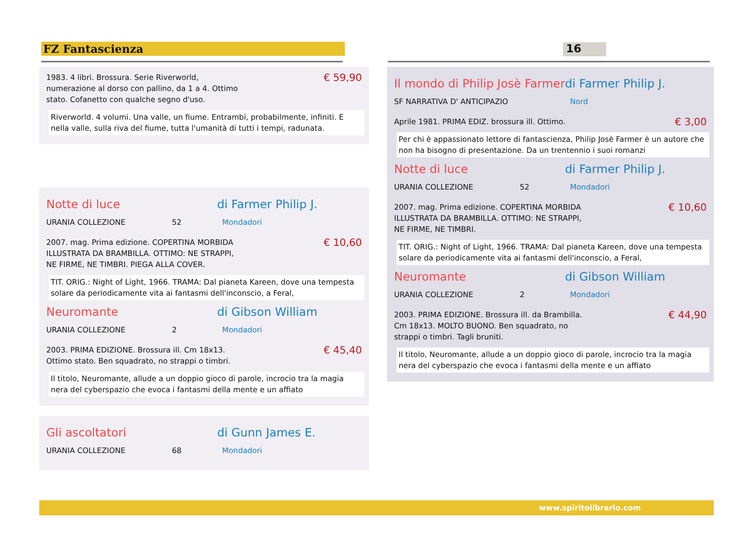FZ Fantascienza 16
1983. 4 libri. Brossura. Serie Riverworld,
numerazione al dorso con pallino, da 1 a 4. Ottimo
stato. Cofanetto con qualche segno d'uso. € 59,90
Riverworld. 4 volumi. Una valle, un fiume. Entrambi, probabilmente, infiniti. E nella valle, sulla riva del fiume, tutta l'umanità di tutti i tempi, radunata.
Notte di luce di Farmer Philip J.
URANIA COLLEZIONE 52 Mondadori
2007. mag. Prima edizione. COPERTINA MORBIDA
ILLUSTRATA DA BRAMBILLA. OTTIMO: NE STRAPPI,
NE FIRME, NE TIMBRI. PIEGA ALLA COVER. € 10,60
TIT. ORIG.: Night of Light, 1966. TRAMA: Dal pianeta Kareen, dove una tempesta solare da periodicamente vita ai fantasmi dell'inconscio, a Feral,
Neuromante di Gibson William
URANIA COLLEZIONE 2 Mondadori
2003. PRIMA EDIZIONE. Brossura ill. Cm 18x13.
Ottimo stato. Ben squadrato, no strappi o timbri. € 45,40
Il titolo, Neuromante, allude a un doppio gioco di parole, incrocio tra la magia nera del cyberspazio che evoca i fantasmi della mente e un affiato
Gli ascoltatori di Gunn James E.
URANIA COLLEZIONE 68 Mondadori
Il mondo di Philip Josè Farmer di Farmer Philip J.
SF NARRATIVA D' ANTICIPAZIO Nord
Aprile 1981. PRIMA EDIZ. brossura ill. Ottimo. € 3,00
Per chi è appassionato lettore di fantascienza, Philip Josè Farmer è un autore che non ha bisogno di presentazione. Da un trentennio i suoi romanzi
Notte di luce di Farmer Philip J.
URANIA COLLEZIONE 52 Mondadori
2007. mag. Prima edizione. COPERTINA MORBIDA
ILLUSTRATA DA BRAMBILLA. OTTIMO: NE STRAPPI,
NE FIRME, NE TIMBRI. € 10,60
TIT. ORIG.: Night of Light, 1966. TRAMA: Dal pianeta Kareen, dove una tempesta solare da periodicamente vita ai fantasmi dell'inconscio, a Feral,
Neuromante di Gibson William
URANIA COLLEZIONE 2 Mondadori
2003. PRIMA EDIZIONE. Brossura ill. da Brambilla.
Cm 18x13. MOLTO BUONO. Ben squadrato, no
strappi o timbri. Tagli bruniti. € 44,90
Il titolo, Neuromante, allude a un doppio gioco di parole, incrocio tra la magia nera del cyberspazio che evoca i fantasmi della mente e un affiato
www.spiritolibrario.com